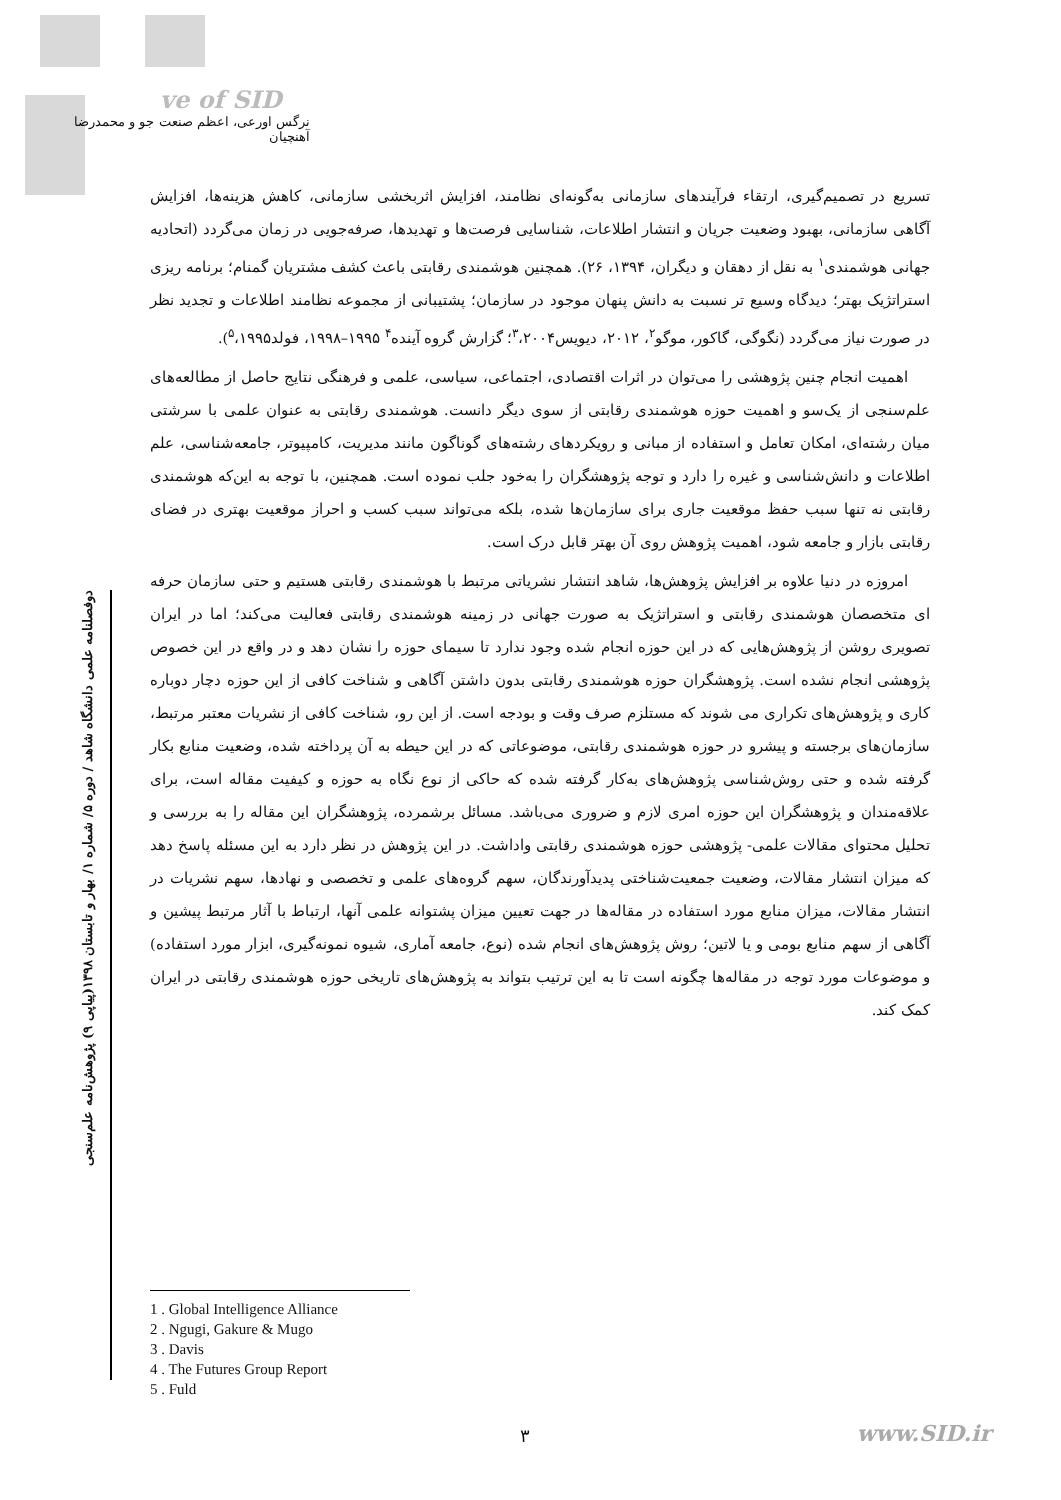ve of SID
نرگس اورعی، اعظم صنعت جو و محمدرضا آهنچیان
دوفصلنامه علمی دانشگاه شاهد / دوره ۵/ شماره ۱/ بهار و تابستان ۱۳۹۸(پیاپی ۹) پژوهش‌نامه علم‌سنجی
تسریع در تصمیم‌گیری، ارتقاء فرآیندهای سازمانی به‌گونه‌ای نظامند، افزایش اثربخشی سازمانی، کاهش هزینه‌ها، افزایش آگاهی سازمانی، بهبود وضعیت جریان و انتشار اطلاعات، شناسایی فرصت‌ها و تهدیدها، صرفه‌جویی در زمان می‌گردد (اتحادیه جهانی هوشمندی<sup>۱</sup> به نقل از دهقان و دیگران، ۱۳۹۴، ۲۶). همچنین هوشمندی رقابتی باعث کشف مشتریان گمنام؛ برنامه ریزی استراتژیک بهتر؛ دیدگاه وسیع تر نسبت به دانش پنهان موجود در سازمان؛ پشتیبانی از مجموعه نظامند اطلاعات و تجدید نظر در صورت نیاز می‌گردد (نگوگی، گاکور، موگو<sup>۲</sup>، ۲۰۱۲، دیویس<sup>۳</sup>،۲۰۰۴؛ گزارش گروه آینده<sup>۴</sup> ۱۹۹۵–۱۹۹۸، فولد<sup>۵</sup>،۱۹۹۵).
اهمیت انجام چنین پژوهشی را می‌توان در اثرات اقتصادی، اجتماعی، سیاسی، علمی و فرهنگی نتایج حاصل از مطالعه‌های علم‌سنجی از یک‌سو و اهمیت حوزه هوشمندی رقابتی از سوی دیگر دانست. هوشمندی رقابتی به عنوان علمی با سرشتی میان رشته‌ای، امکان تعامل و استفاده از مبانی و رویکردهای رشته‌های گوناگون مانند مدیریت، کامپیوتر، جامعه‌شناسی، علم اطلاعات و دانش‌شناسی و غیره را دارد و توجه پژوهشگران را به‌خود جلب نموده است. همچنین، با توجه به این‌که هوشمندی رقابتی نه تنها سبب حفظ موقعیت جاری برای سازمان‌ها شده، بلکه می‌تواند سبب کسب و احراز موقعیت بهتری در فضای رقابتی بازار و جامعه شود، اهمیت پژوهش روی آن بهتر قابل درک است.
امروزه در دنیا علاوه بر افزایش پژوهش‌ها، شاهد انتشار نشریاتی مرتبط با هوشمندی رقابتی هستیم و حتی سازمان حرفه ای متخصصان هوشمندی رقابتی و استراتژیک به صورت جهانی در زمینه هوشمندی رقابتی فعالیت می‌کند؛ اما در ایران تصویری روشن از پژوهش‌هایی که در این حوزه انجام شده وجود ندارد تا سیمای حوزه را نشان دهد و در واقع در این خصوص پژوهشی انجام نشده است. پژوهشگران حوزه هوشمندی رقابتی بدون داشتن آگاهی و شناخت کافی از این حوزه دچار دوباره کاری و پژوهش‌های تکراری می شوند که مستلزم صرف وقت و بودجه است. از این رو، شناخت کافی از نشریات معتبر مرتبط، سازمان‌های برجسته و پیشرو در حوزه هوشمندی رقابتی، موضوعاتی که در این حیطه به آن پرداخته شده، وضعیت منابع بکار گرفته شده و حتی روش‌شناسی پژوهش‌های به‌کار گرفته شده که حاکی از نوع نگاه به حوزه و کیفیت مقاله است، برای علاقه‌مندان و پژوهشگران این حوزه امری لازم و ضروری می‌باشد. مسائل برشمرده، پژوهشگران این مقاله را به بررسی و تحلیل محتوای مقالات علمی- پژوهشی حوزه هوشمندی رقابتی واداشت. در این پژوهش در نظر دارد به این مسئله پاسخ دهد که میزان انتشار مقالات، وضعیت جمعیت‌شناختی پدیدآورندگان، سهم گروه‌های علمی و تخصصی و نهادها، سهم نشریات در انتشار مقالات، میزان منابع مورد استفاده در مقاله‌ها در جهت تعیین میزان پشتوانه علمی آنها، ارتباط با آثار مرتبط پیشین و آگاهی از سهم منابع بومی و یا لاتین؛ روش پژوهش‌های انجام شده (نوع، جامعه آماری، شیوه نمونه‌گیری، ابزار مورد استفاده) و موضوعات مورد توجه در مقاله‌ها چگونه است تا به این ترتیب بتواند به پژوهش‌های تاریخی حوزه هوشمندی رقابتی در ایران کمک کند.
1 . Global Intelligence Alliance
2 . Ngugi, Gakure & Mugo
3 . Davis
4 . The Futures Group Report
5 . Fuld
۳ www.SID.ir